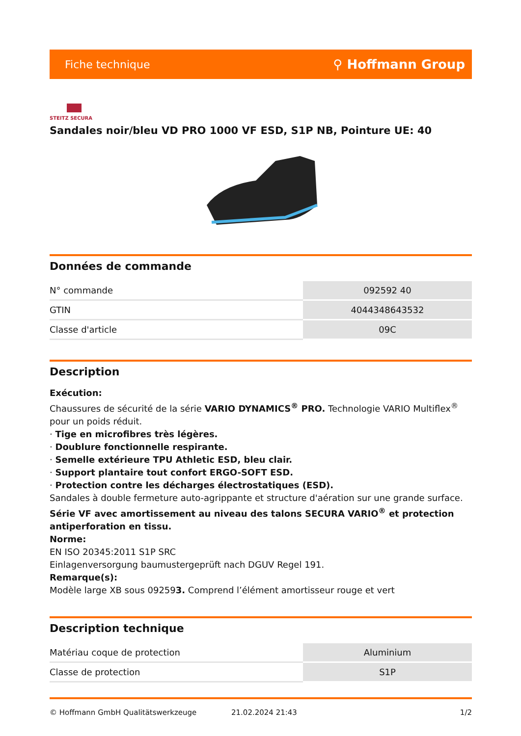Fiche technique ⚲ Hoffmann Group
STEITZ SECURA
Sandales noir/bleu VD PRO 1000 VF ESD, S1P NB, Pointure UE: 40
Données de commande
| N° commande | 092592 40 |
| GTIN | 4044348643532 |
| Classe d'article | 09C |
Description
Exécution:
Chaussures de sécurité de la série VARIO DYNAMICS<sup>®</sup> PRO. Technologie VARIO Multiflex<sup>®</sup> pour un poids réduit.
· Tige en microfibres très légères.
· Doublure fonctionnelle respirante.
· Semelle extérieure TPU Athletic ESD, bleu clair.
· Support plantaire tout confort ERGO-SOFT ESD.
· Protection contre les décharges électrostatiques (ESD).
Sandales à double fermeture auto-agrippante et structure d'aération sur une grande surface.
Série VF avec amortissement au niveau des talons SECURA VARIO<sup>®</sup> et protection antiperforation en tissu.
Norme:
EN ISO 20345:2011 S1P SRC
Einlagenversorgung baumustergeprüft nach DGUV Regel 191.
Remarque(s):
Modèle large XB sous 092593. Comprend l’élément amortisseur rouge et vert
Description technique
| Matériau coque de protection | Aluminium |
| Classe de protection | S1P |
© Hoffmann GmbH Qualitätswerkzeuge 21.02.2024 21:43 1/2